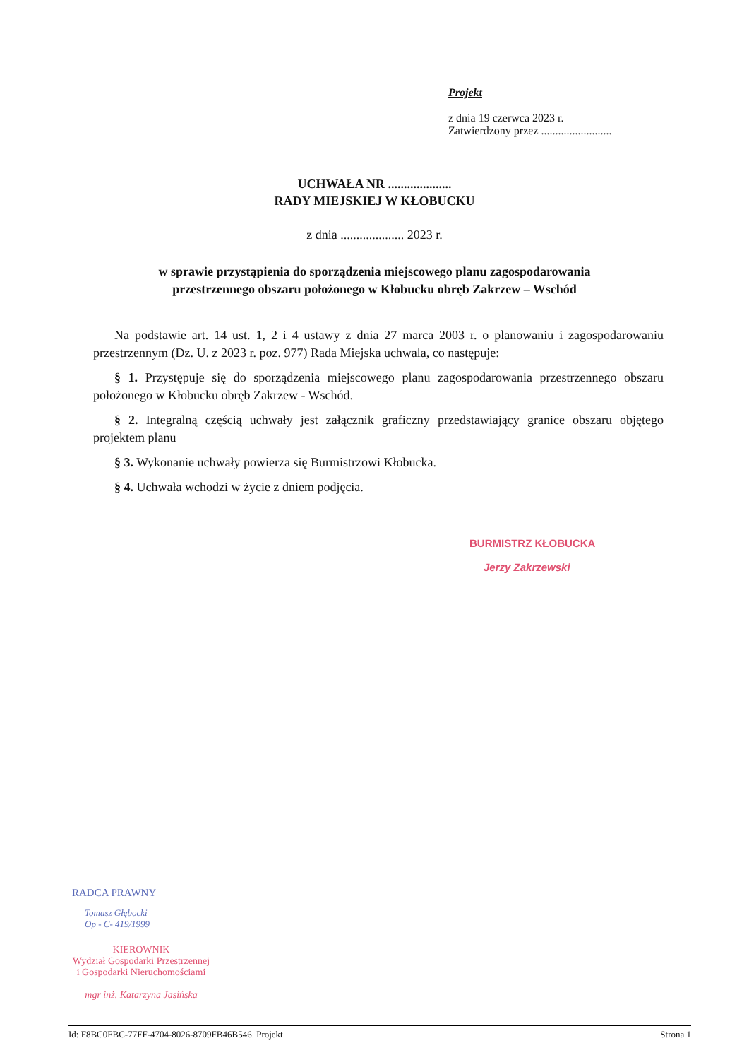Projekt
z dnia 19 czerwca 2023 r.
Zatwierdzony przez .........................
UCHWAŁA NR ....................
RADY MIEJSKIEJ W KŁOBUCKU
z dnia .................... 2023 r.
w sprawie przystąpienia do sporządzenia miejscowego planu zagospodarowania
przestrzennego obszaru położonego w Kłobucku obręb Zakrzew – Wschód
Na podstawie art. 14 ust. 1, 2 i 4 ustawy z dnia 27 marca 2003 r. o planowaniu i zagospodarowaniu przestrzennym (Dz. U. z 2023 r. poz. 977) Rada Miejska uchwala, co następuje:
§ 1. Przystępuje się do sporządzenia miejscowego planu zagospodarowania przestrzennego obszaru położonego w Kłobucku obręb Zakrzew - Wschód.
§ 2. Integralną częścią uchwały jest załącznik graficzny przedstawiający granice obszaru objętego projektem planu
§ 3. Wykonanie uchwały powierza się Burmistrzowi Kłobucka.
§ 4. Uchwała wchodzi w życie z dniem podjęcia.
BURMISTRZ KŁOBUCKA
Jerzy Zakrzewski
RADCA PRAWNY
Tomasz Głębocki
Op - C- 419/1999
KIEROWNIK
Wydział Gospodarki Przestrzennej
i Gospodarki Nieruchomościami
mgr inż. Katarzyna Jasińska
Id: F8BC0FBC-77FF-4704-8026-8709FB46B546. Projekt Strona 1